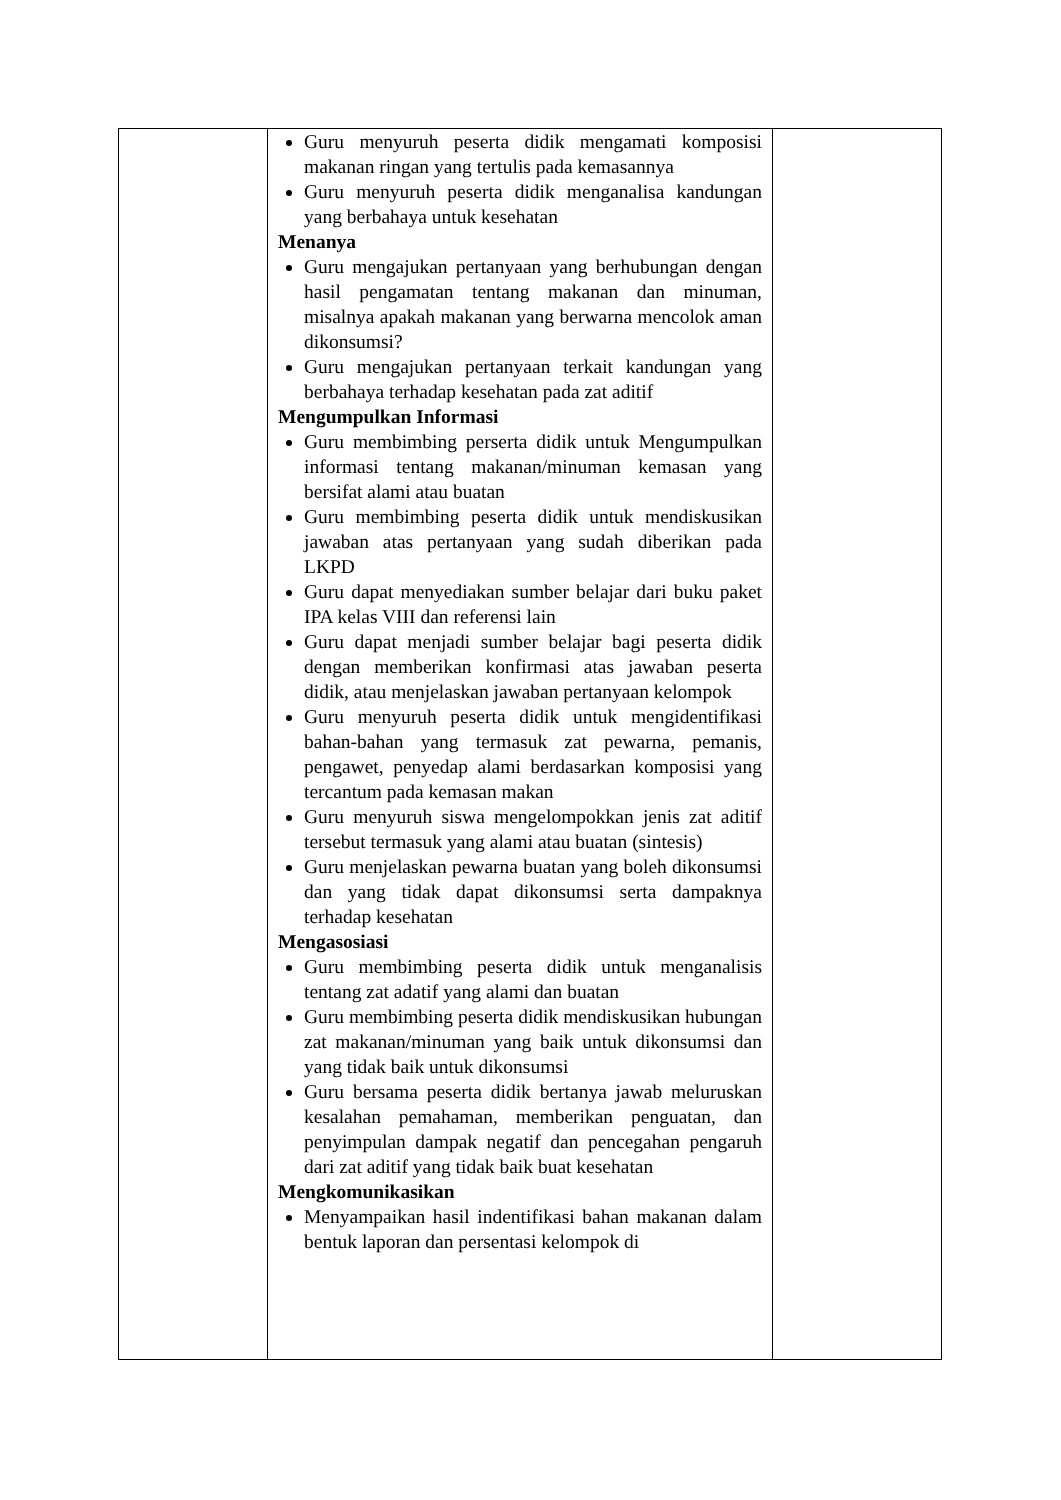| | Guru menyuruh peserta didik mengamati komposisi makanan ringan yang tertulis pada kemasannya Guru menyuruh peserta didik menganalisa kandungan yang berbahaya untuk kesehatan Menanya Guru mengajukan pertanyaan yang berhubungan dengan hasil pengamatan tentang makanan dan minuman, misalnya apakah makanan yang berwarna mencolok aman dikonsumsi? Guru mengajukan pertanyaan terkait kandungan yang berbahaya terhadap kesehatan pada zat aditif Mengumpulkan Informasi Guru membimbing perserta didik untuk Mengumpulkan informasi tentang makanan/minuman kemasan yang bersifat alami atau buatan Guru membimbing peserta didik untuk mendiskusikan jawaban atas pertanyaan yang sudah diberikan pada LKPD Guru dapat menyediakan sumber belajar dari buku paket IPA kelas VIII dan referensi lain Guru dapat menjadi sumber belajar bagi peserta didik dengan memberikan konfirmasi atas jawaban peserta didik, atau menjelaskan jawaban pertanyaan kelompok Guru menyuruh peserta didik untuk mengidentifikasi bahan-bahan yang termasuk zat pewarna, pemanis, pengawet, penyedap alami berdasarkan komposisi yang tercantum pada kemasan makan Guru menyuruh siswa mengelompokkan jenis zat aditif tersebut termasuk yang alami atau buatan (sintesis) Guru menjelaskan pewarna buatan yang boleh dikonsumsi dan yang tidak dapat dikonsumsi serta dampaknya terhadap kesehatan Mengasosiasi Guru membimbing peserta didik untuk menganalisis tentang zat adatif yang alami dan buatan Guru membimbing peserta didik mendiskusikan hubungan zat makanan/minuman yang baik untuk dikonsumsi dan yang tidak baik untuk dikonsumsi Guru bersama peserta didik bertanya jawab meluruskan kesalahan pemahaman, memberikan penguatan, dan penyimpulan dampak negatif dan pencegahan pengaruh dari zat aditif yang tidak baik buat kesehatan Mengkomunikasikan Menyampaikan hasil indentifikasi bahan makanan dalam bentuk laporan dan persentasi kelompok di | |